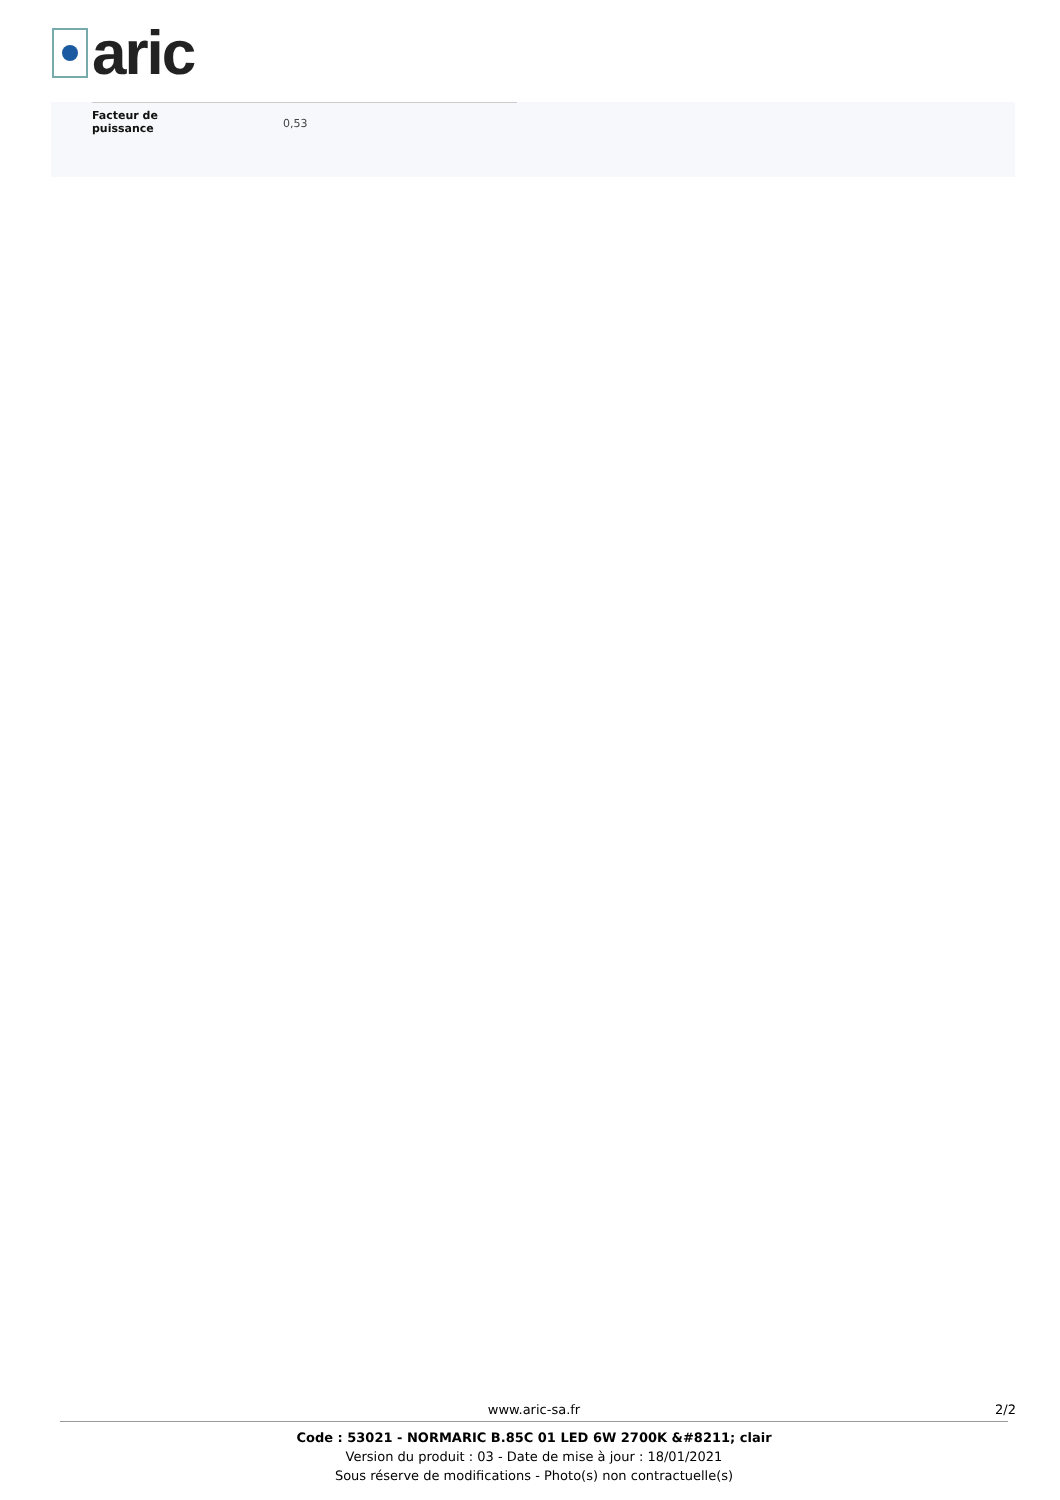aric
| Facteur de puissance | 0,53 |
www.aric-sa.fr 2/2
Code : 53021 - NORMARIC B.85C 01 LED 6W 2700K &#8211; clair
Version du produit : 03 - Date de mise à jour : 18/01/2021
Sous réserve de modifications - Photo(s) non contractuelle(s)